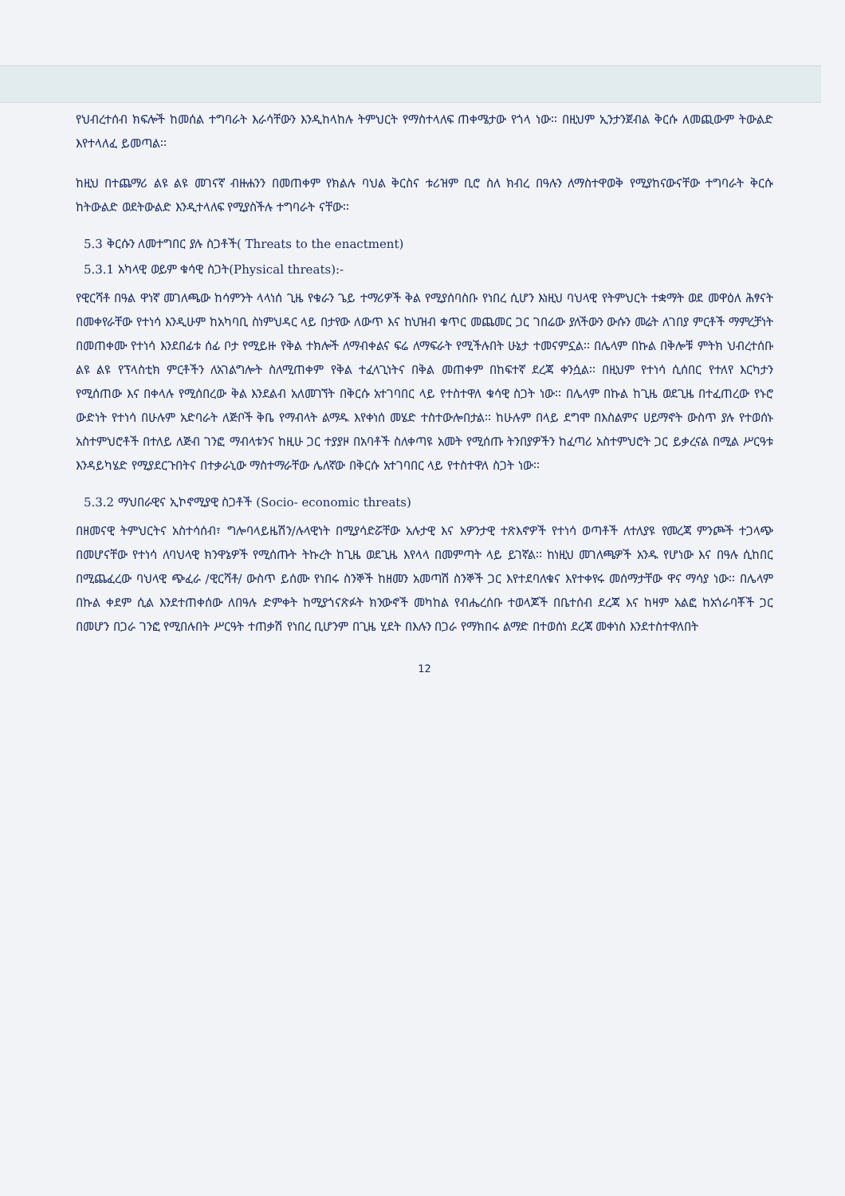የህብረተሰብ ክፍሎች ከመሰል ተግባራት እራሳቸውን እንዲከላከሉ ትምህርት የማስተላለፍ ጠቀሜታው የጎላ ነው፡፡ በዚህም ኢንታንጀብል ቅርሱ ለመጪውም ትውልድ እየተላለፈ ይመጣል፡፡
ከዚህ በተጨማሪ ልዩ ልዩ መገናኛ ብዙሐንን በመጠቀም የክልሉ ባህል ቅርስና ቱሪዝም ቢሮ ስለ ክብረ በዓሉን ለማስተዋወቅ የሚያከናውናቸው ተግባራት ቅርሱ ከትውልድ ወደትውልድ እንዲተላለፍ የሚያስችሉ ተግባራት ናቸው፡፡
5.3 ቅርሱን ለመተግበር ያሉ ስጋቶች( Threats to the enactment)
5.3.1 አካላዊ ወይም ቁሳዊ ስጋት(Physical threats):-
የዊርሻቶ በዓል ዋነኛ መገለጫው ከሳምንት ላላነሰ ጊዜ የቁራን ጌይ ተማሪዎች ቅል የሚያሰባስቡ የነበረ ሲሆን እነዚህ ባህላዊ የትምህርት ተቋማት ወደ መዋዕለ ሕፃናት በመቀየራቸው የተነሳ እንዲሁም ከአካባቢ ስነምህዳር ላይ በታየው ለውጥ እና ከህዝብ ቁጥር መጨመር ጋር ገበሬው ያለችውን ውሱን መሬት ለገበያ ምርቶች ማምረቻነት በመጠቀሙ የተነሳ እንደበፊቱ ሰፊ ቦታ የሚይዙ የቅል ተክሎች ለማብቀልና ፍሬ ለማፍራት የሚችሉበት ሁኔታ ተመናምኗል፡፡ በሌላም በኩል በቅሎቹ ምትክ ህብረተሰቡ ልዩ ልዩ የፕላስቲክ ምርቶችን ለአገልግሎት ስለሚጠቀም የቅል ተፈላጊነትና በቅል መጠቀም በከፍተኛ ደረጃ ቀንሷል፡፡ በዚህም የተነሳ ሲሰበር የተለየ እርካታን የሚሰጠው እና በቀላሉ የሚሰበረው ቅል እንደልብ አለመገኘት በቅርሱ አተገባበር ላይ የተስተዋለ ቁሳዊ ስጋት ነው፡፡ በሌላም በኩል ከጊዜ ወደጊዜ በተፈጠረው የኑሮ ውድነት የተነሳ በሁሉም አድባራት ለጅቦች ቅቤ የማብላት ልማዱ እየቀነሰ መሄድ ተስተውሎበታል፡፡ ከሁሉም በላይ ደግሞ በእስልምና ሀይማኖት ውስጥ ያሉ የተወሰኑ አስተምህሮቶች በተለይ ለጅብ ገንፎ ማብላቱንና ከዚሁ ጋር ተያያዞ በአባቶች ስለቀጣዩ አመት የሚሰጡ ትንበያዎችን ከፈጣሪ አስተምህሮት ጋር ይቃረናል በሚል ሥርዓቱ እንዳይካሄድ የሚያደርጉበትና በተቃራኒው ማስተማራቸው ሌለኛው በቅርሱ አተገባበር ላይ የተስተዋለ ስጋት ነው፡፡
5.3.2 ማህበራዊና ኢኮኖሚያዊ ስጋቶች (Socio- economic threats)
በዘመናዊ ትምህርትና አስተሳሰብ፣ ግሎባላይዜሽን/ሉላዊነት በሚያሳድሯቸው አሉታዊ እና አዎንታዊ ተጽእኖዎች የተነሳ ወጣቶች ለተለያዩ የመረጃ ምንጮች ተጋላጭ በመሆናቸው የተነሳ ለባህላዊ ክንዋኔዎች የሚሰጡት ትኩረት ከጊዜ ወደጊዜ እየላላ በመምጣት ላይ ይገኛል፡፡ ከነዚህ መገለጫዎች አንዱ የሆነው እና በዓሉ ሲከበር በሚጨፈረው ባህላዊ ጭፈራ /ዊርሻቶ/ ውስጥ ይሰሙ የነበሩ ስንኞች ከዘመን አመጣሽ ስንኞች ጋር እየተደባለቁና እየተቀየሩ መሰማታቸው ዋና ማሳያ ነው፡፡ በሌላም በኩል ቀደም ሲል እንደተጠቀሰው ለበዓሉ ድምቀት ከሚያጎናጽፉት ክንውኖች መካከል የብሔረሰቡ ተወላጆች በቤተሰብ ደረጃ እና ከዛም አልፎ ከአጎራባቾች ጋር በመሆን በጋራ ገንፎ የሚበሉበት ሥርዓት ተጠቃሽ የነበረ ቢሆንም በጊዜ ሂደት በእሉን በጋራ የማክበሩ ልማድ በተወሰነ ደረጃ መቀነስ እንደተስተዋለበት
12